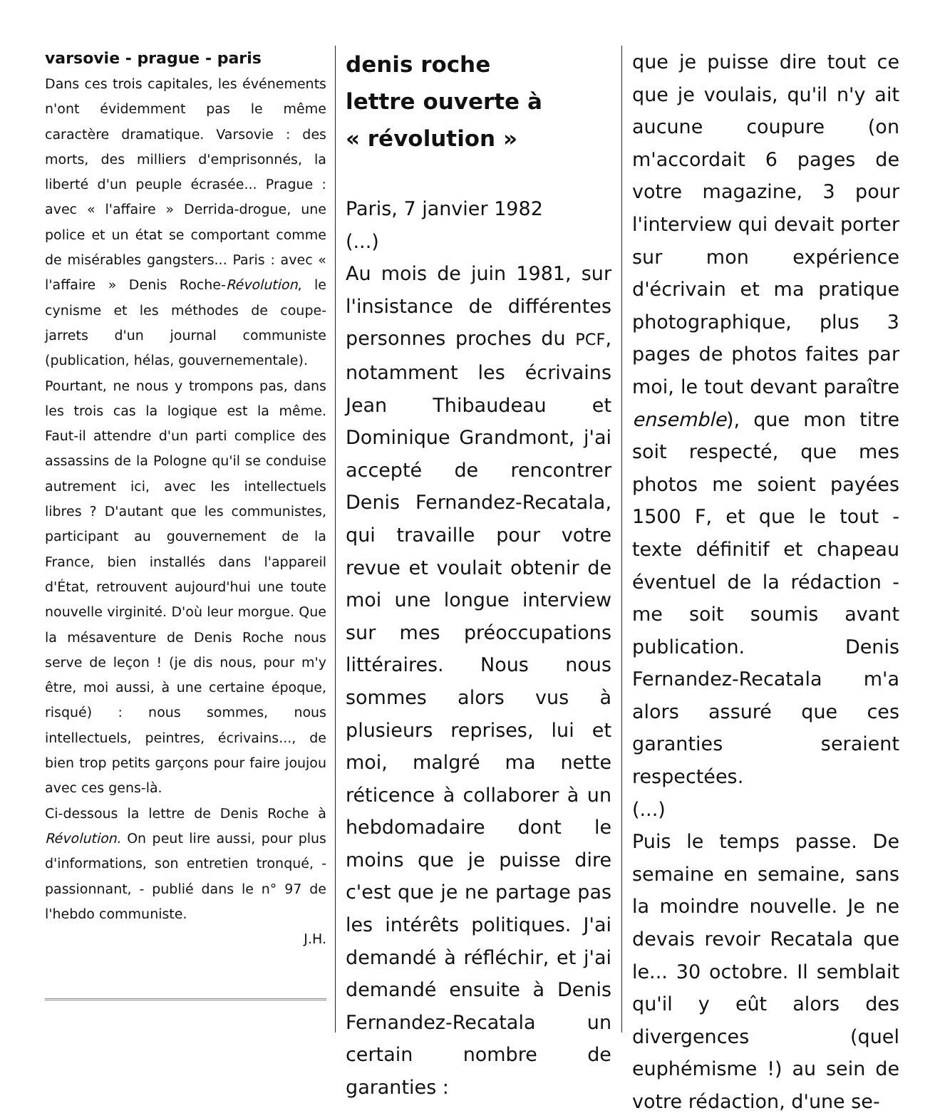varsovie - prague - paris
Dans ces trois capitales, les événements n'ont évidemment pas le même caractère dramatique. Varsovie : des morts, des milliers d'emprisonnés, la liberté d'un peuple écrasée... Prague : avec « l'affaire » Derrida-drogue, une police et un état se comportant comme de misérables gangsters... Paris : avec « l'affaire » Denis Roche-Révolution, le cynisme et les méthodes de coupe-jarrets d'un journal communiste (publication, hélas, gouvernementale).
Pourtant, ne nous y trompons pas, dans les trois cas la logique est la même. Faut-il attendre d'un parti complice des assassins de la Pologne qu'il se conduise autrement ici, avec les intellectuels libres ? D'autant que les communistes, participant au gouvernement de la France, bien installés dans l'appareil d'État, retrouvent aujourd'hui une toute nouvelle virginité. D'où leur morgue. Que la mésaventure de Denis Roche nous serve de leçon ! (je dis nous, pour m'y être, moi aussi, à une certaine époque, risqué) : nous sommes, nous intellectuels, peintres, écrivains..., de bien trop petits garçons pour faire joujou avec ces gens-là.
Ci-dessous la lettre de Denis Roche à Révolution. On peut lire aussi, pour plus d'informations, son entretien tronqué, - passionnant, - publié dans le n° 97 de l'hebdo communiste.
J.H.
denis roche
lettre ouverte à
« révolution »
Paris, 7 janvier 1982
(...)
Au mois de juin 1981, sur l'insistance de différentes personnes proches du PCF, notamment les écrivains Jean Thibaudeau et Dominique Grandmont, j'ai accepté de rencontrer Denis Fernandez-Recatala, qui travaille pour votre revue et voulait obtenir de moi une longue interview sur mes préoccupations littéraires. Nous nous sommes alors vus à plusieurs reprises, lui et moi, malgré ma nette réticence à collaborer à un hebdomadaire dont le moins que je puisse dire c'est que je ne partage pas les intérêts politiques. J'ai demandé à réfléchir, et j'ai demandé ensuite à Denis Fernandez-Recatala un certain nombre de garanties :
que je puisse dire tout ce que je voulais, qu'il n'y ait aucune coupure (on m'accordait 6 pages de votre magazine, 3 pour l'interview qui devait porter sur mon expérience d'écrivain et ma pratique photographique, plus 3 pages de photos faites par moi, le tout devant paraître ensemble), que mon titre soit respecté, que mes photos me soient payées 1500 F, et que le tout - texte définitif et chapeau éventuel de la rédaction - me soit soumis avant publication. Denis Fernandez-Recatala m'a alors assuré que ces garanties seraient respectées.
(...)
Puis le temps passe. De semaine en semaine, sans la moindre nouvelle. Je ne devais revoir Recatala que le... 30 octobre. Il semblait qu'il y eût alors des divergences (quel euphémisme !) au sein de votre rédaction, d'une se-